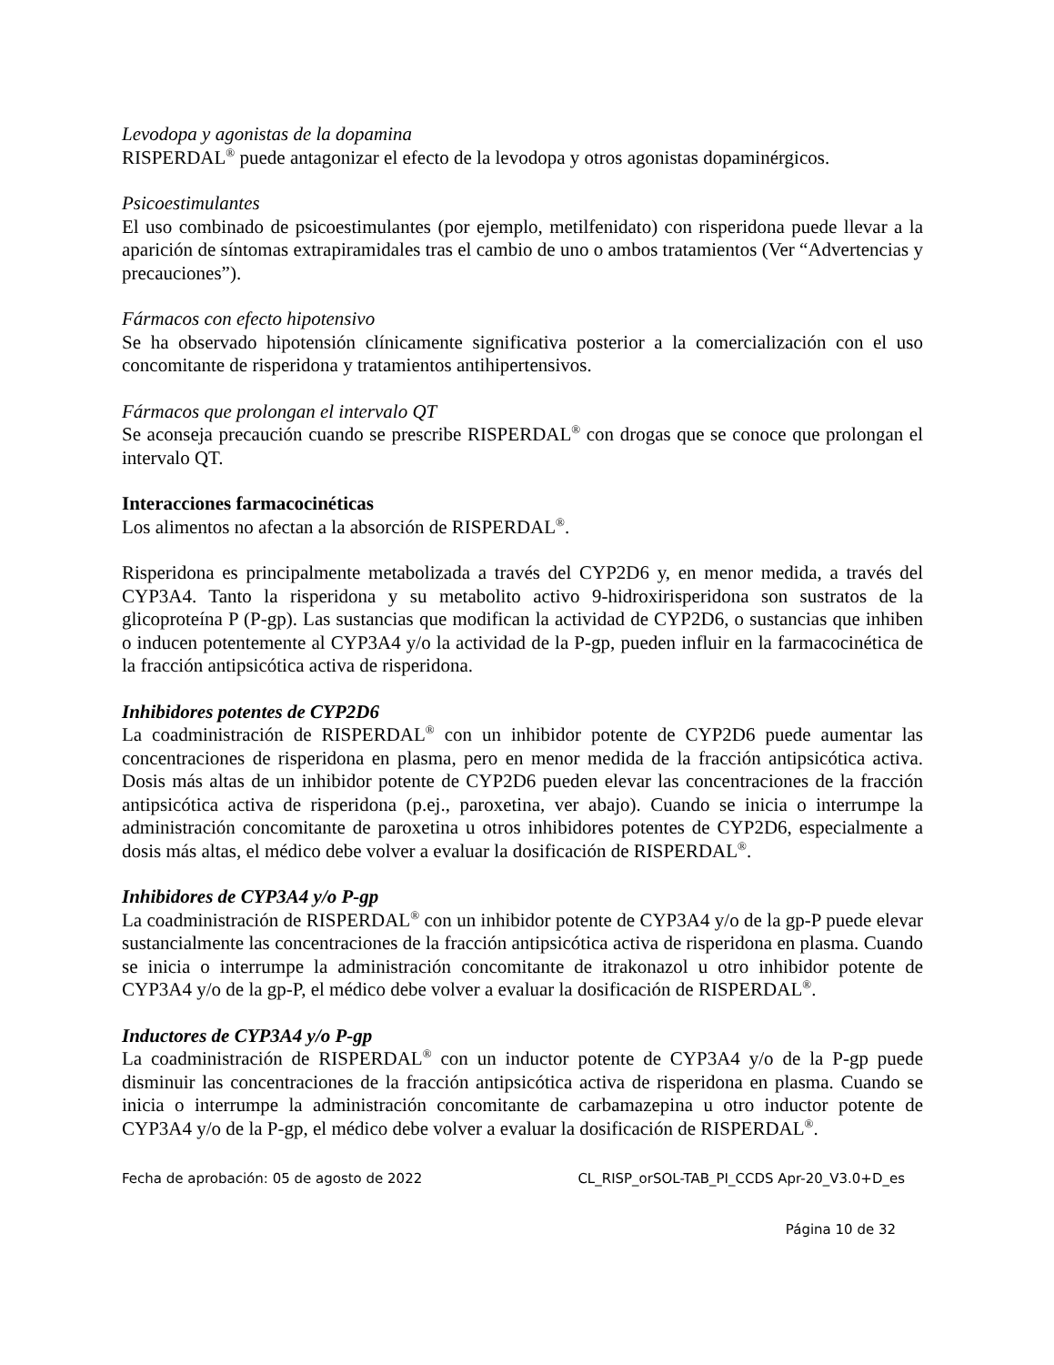Levodopa y agonistas de la dopamina
RISPERDAL<sup>®</sup> puede antagonizar el efecto de la levodopa y otros agonistas dopaminérgicos.
Psicoestimulantes
El uso combinado de psicoestimulantes (por ejemplo, metilfenidato) con risperidona puede llevar a la aparición de síntomas extrapiramidales tras el cambio de uno o ambos tratamientos (Ver “Advertencias y precauciones”).
Fármacos con efecto hipotensivo
Se ha observado hipotensión clínicamente significativa posterior a la comercialización con el uso concomitante de risperidona y tratamientos antihipertensivos.
Fármacos que prolongan el intervalo QT
Se aconseja precaución cuando se prescribe RISPERDAL<sup>®</sup> con drogas que se conoce que prolongan el intervalo QT.
Interacciones farmacocinéticas
Los alimentos no afectan a la absorción de RISPERDAL<sup>®</sup>.
Risperidona es principalmente metabolizada a través del CYP2D6 y, en menor medida, a través del CYP3A4. Tanto la risperidona y su metabolito activo 9-hidroxirisperidona son sustratos de la glicoproteína P (P-gp). Las sustancias que modifican la actividad de CYP2D6, o sustancias que inhiben o inducen potentemente al CYP3A4 y/o la actividad de la P-gp, pueden influir en la farmacocinética de la fracción antipsicótica activa de risperidona.
Inhibidores potentes de CYP2D6
La coadministración de RISPERDAL<sup>®</sup> con un inhibidor potente de CYP2D6 puede aumentar las concentraciones de risperidona en plasma, pero en menor medida de la fracción antipsicótica activa. Dosis más altas de un inhibidor potente de CYP2D6 pueden elevar las concentraciones de la fracción antipsicótica activa de risperidona (p.ej., paroxetina, ver abajo). Cuando se inicia o interrumpe la administración concomitante de paroxetina u otros inhibidores potentes de CYP2D6, especialmente a dosis más altas, el médico debe volver a evaluar la dosificación de RISPERDAL<sup>®</sup>.
Inhibidores de CYP3A4 y/o P-gp
La coadministración de RISPERDAL<sup>®</sup> con un inhibidor potente de CYP3A4 y/o de la gp-P puede elevar sustancialmente las concentraciones de la fracción antipsicótica activa de risperidona en plasma. Cuando se inicia o interrumpe la administración concomitante de itrakonazol u otro inhibidor potente de CYP3A4 y/o de la gp-P, el médico debe volver a evaluar la dosificación de RISPERDAL<sup>®</sup>.
Inductores de CYP3A4 y/o P-gp
La coadministración de RISPERDAL<sup>®</sup> con un inductor potente de CYP3A4 y/o de la P-gp puede disminuir las concentraciones de la fracción antipsicótica activa de risperidona en plasma. Cuando se inicia o interrumpe la administración concomitante de carbamazepina u otro inductor potente de CYP3A4 y/o de la P-gp, el médico debe volver a evaluar la dosificación de RISPERDAL<sup>®</sup>.
Fecha de aprobación: 05 de agosto de 2022 CL_RISP_orSOL-TAB_PI_CCDS Apr-20_V3.0+D_es
Página 10 de 32